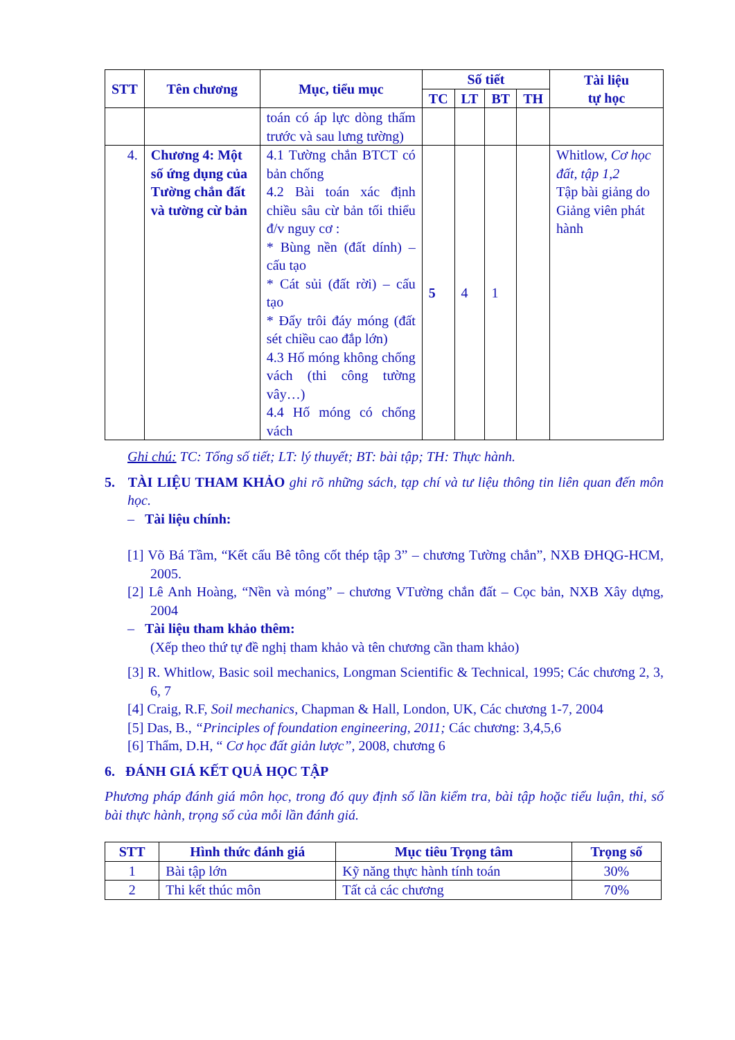| STT | Tên chương | Mục, tiểu mục | Số tiết | | | | Tài liệu tự học |
| --- | --- | --- | --- | --- | --- | --- | --- |
| | | | TC | LT | BT | TH | |
| | | toán có áp lực dòng thấm trước và sau lưng tường) | | | | | |
| 4. | Chương 4: Một số ứng dụng của Tường chắn đất và tường cừ bản | 4.1 Tường chắn BTCT có bản chống 4.2 Bài toán xác định chiều sâu cừ bản tối thiểu đ/v nguy cơ : * Bùng nền (đất dính) – cấu tạo * Cát sủi (đất rời) – cấu tạo * Đẩy trôi đáy móng (đất sét chiều cao đắp lớn) 4.3 Hố móng không chống vách (thi công tường vây…) 4.4 Hố móng có chống vách | 5 | 4 | 1 | | Whitlow, Cơ học đất, tập 1,2 Tập bài giảng do Giảng viên phát hành |
Ghi chú: TC: Tổng số tiết; LT: lý thuyết; BT: bài tập; TH: Thực hành.
5. TÀI LIỆU THAM KHẢO ghi rõ những sách, tạp chí và tư liệu thông tin liên quan đến môn học.
– Tài liệu chính:
[1] Võ Bá Tầm, “Kết cấu Bê tông cốt thép tập 3” – chương Tường chắn”, NXB ĐHQG-HCM, 2005.
[2] Lê Anh Hoàng, “Nền và móng” – chương VTường chắn đất – Cọc bản, NXB Xây dựng, 2004
– Tài liệu tham khảo thêm:
(Xếp theo thứ tự đề nghị tham khảo và tên chương cần tham khảo)
[3] R. Whitlow, Basic soil mechanics, Longman Scientific & Technical, 1995; Các chương 2, 3, 6, 7
[4] Craig, R.F, Soil mechanics, Chapman & Hall, London, UK, Các chương 1-7, 2004
[5] Das, B., “Principles of foundation engineering, 2011; Các chương: 3,4,5,6
[6] Thẩm, D.H, “ Cơ học đất giản lược”, 2008, chương 6
6. ĐÁNH GIÁ KẾT QUẢ HỌC TẬP
Phương pháp đánh giá môn học, trong đó quy định số lần kiểm tra, bài tập hoặc tiểu luận, thi, số bài thực hành, trọng số của mỗi lần đánh giá.
| STT | Hình thức đánh giá | Mục tiêu Trọng tâm | Trọng số |
| --- | --- | --- | --- |
| 1 | Bài tập lớn | Kỹ năng thực hành tính toán | 30% |
| 2 | Thi kết thúc môn | Tất cả các chương | 70% |